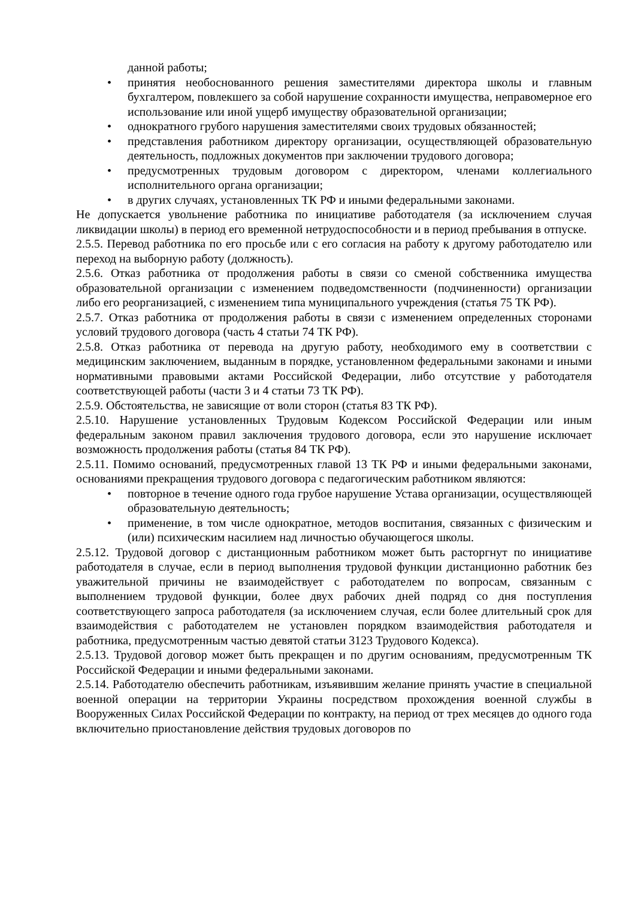данной работы;
• принятия необоснованного решения заместителями директора школы и главным бухгалтером, повлекшего за собой нарушение сохранности имущества, неправомерное его использование или иной ущерб имуществу образовательной организации;
• однократного грубого нарушения заместителями своих трудовых обязанностей;
• представления работником директору организации, осуществляющей образовательную деятельность, подложных документов при заключении трудового договора;
• предусмотренных трудовым договором с директором, членами коллегиального исполнительного органа организации;
• в других случаях, установленных ТК РФ и иными федеральными законами.
Не допускается увольнение работника по инициативе работодателя (за исключением случая ликвидации школы) в период его временной нетрудоспособности и в период пребывания в отпуске.
2.5.5. Перевод работника по его просьбе или с его согласия на работу к другому работодателю или переход на выборную работу (должность).
2.5.6. Отказ работника от продолжения работы в связи со сменой собственника имущества образовательной организации с изменением подведомственности (подчиненности) организации либо его реорганизацией, с изменением типа муниципального учреждения (статья 75 ТК РФ).
2.5.7. Отказ работника от продолжения работы в связи с изменением определенных сторонами условий трудового договора (часть 4 статьи 74 ТК РФ).
2.5.8. Отказ работника от перевода на другую работу, необходимого ему в соответствии с медицинским заключением, выданным в порядке, установленном федеральными законами и иными нормативными правовыми актами Российской Федерации, либо отсутствие у работодателя соответствующей работы (части 3 и 4 статьи 73 ТК РФ).
2.5.9. Обстоятельства, не зависящие от воли сторон (статья 83 ТК РФ).
2.5.10. Нарушение установленных Трудовым Кодексом Российской Федерации или иным федеральным законом правил заключения трудового договора, если это нарушение исключает возможность продолжения работы (статья 84 ТК РФ).
2.5.11. Помимо оснований, предусмотренных главой 13 ТК РФ и иными федеральными законами, основаниями прекращения трудового договора с педагогическим работником являются:
• повторное в течение одного года грубое нарушение Устава организации, осуществляющей образовательную деятельность;
• применение, в том числе однократное, методов воспитания, связанных с физическим и (или) психическим насилием над личностью обучающегося школы.
2.5.12. Трудовой договор с дистанционным работником может быть расторгнут по инициативе работодателя в случае, если в период выполнения трудовой функции дистанционно работник без уважительной причины не взаимодействует с работодателем по вопросам, связанным с выполнением трудовой функции, более двух рабочих дней подряд со дня поступления соответствующего запроса работодателя (за исключением случая, если более длительный срок для взаимодействия с работодателем не установлен порядком взаимодействия работодателя и работника, предусмотренным частью девятой статьи 3123 Трудового Кодекса).
2.5.13. Трудовой договор может быть прекращен и по другим основаниям, предусмотренным ТК Российской Федерации и иными федеральными законами.
2.5.14. Работодателю обеспечить работникам, изъявившим желание принять участие в специальной военной операции на территории Украины посредством прохождения военной службы в Вооруженных Силах Российской Федерации по контракту, на период от трех месяцев до одного года включительно приостановление действия трудовых договоров по